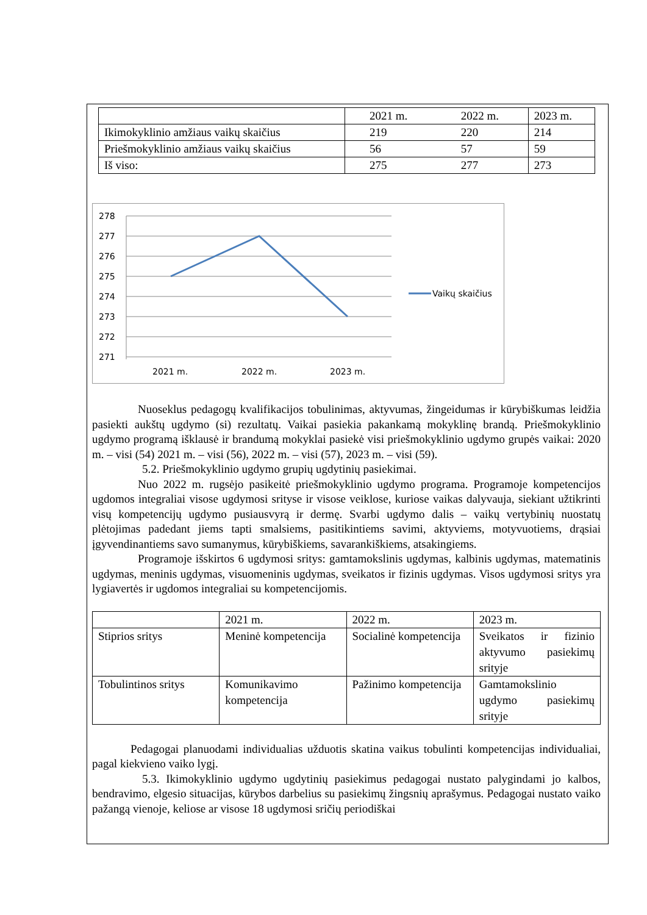| | 2021 m. | 2022 m. | 2023 m. |
| Ikimokyklinio amžiaus vaikų skaičius | 219 | 220 | 214 |
| Priešmokyklinio amžiaus vaikų skaičius | 56 | 57 | 59 |
| Iš viso: | 275 | 277 | 273 |
278
277
276
275
274
273
272
271
2021 m.
2022 m.
2023 m.
Vaikų skaičius
Nuoseklus pedagogų kvalifikacijos tobulinimas, aktyvumas, žingeidumas ir kūrybiškumas leidžia pasiekti aukštų ugdymo (si) rezultatų. Vaikai pasiekia pakankamą mokyklinę brandą. Priešmokyklinio ugdymo programą išklausė ir brandumą mokyklai pasiekė visi priešmokyklinio ugdymo grupės vaikai: 2020 m. – visi (54) 2021 m. – visi (56), 2022 m. – visi (57), 2023 m. – visi (59).
5.2. Priešmokyklinio ugdymo grupių ugdytinių pasiekimai.
Nuo 2022 m. rugsėjo pasikeitė priešmokyklinio ugdymo programa. Programoje kompetencijos ugdomos integraliai visose ugdymosi srityse ir visose veiklose, kuriose vaikas dalyvauja, siekiant užtikrinti visų kompetencijų ugdymo pusiausvyrą ir dermę. Svarbi ugdymo dalis – vaikų vertybinių nuostatų plėtojimas padedant jiems tapti smalsiems, pasitikintiems savimi, aktyviems, motyvuotiems, drąsiai įgyvendinantiems savo sumanymus, kūrybiškiems, savarankiškiems, atsakingiems.
Programoje išskirtos 6 ugdymosi sritys: gamtamokslinis ugdymas, kalbinis ugdymas, matematinis ugdymas, meninis ugdymas, visuomeninis ugdymas, sveikatos ir fizinis ugdymas. Visos ugdymosi sritys yra lygiavertės ir ugdomos integraliai su kompetencijomis.
| | 2021 m. | 2022 m. | 2023 m. |
| Stiprios sritys | Meninė kompetencija | Socialinė kompetencija | Sveikatos ir fizinio aktyvumo pasiekimų srityje |
| Tobulintinos sritys | Komunikavimo kompetencija | Pažinimo kompetencija | Gamtamokslinio ugdymo pasiekimų srityje |
Pedagogai planuodami individualias užduotis skatina vaikus tobulinti kompetencijas individualiai, pagal kiekvieno vaiko lygį.
5.3. Ikimokyklinio ugdymo ugdytinių pasiekimus pedagogai nustato palygindami jo kalbos, bendravimo, elgesio situacijas, kūrybos darbelius su pasiekimų žingsnių aprašymus. Pedagogai nustato vaiko pažangą vienoje, keliose ar visose 18 ugdymosi sričių periodiškai